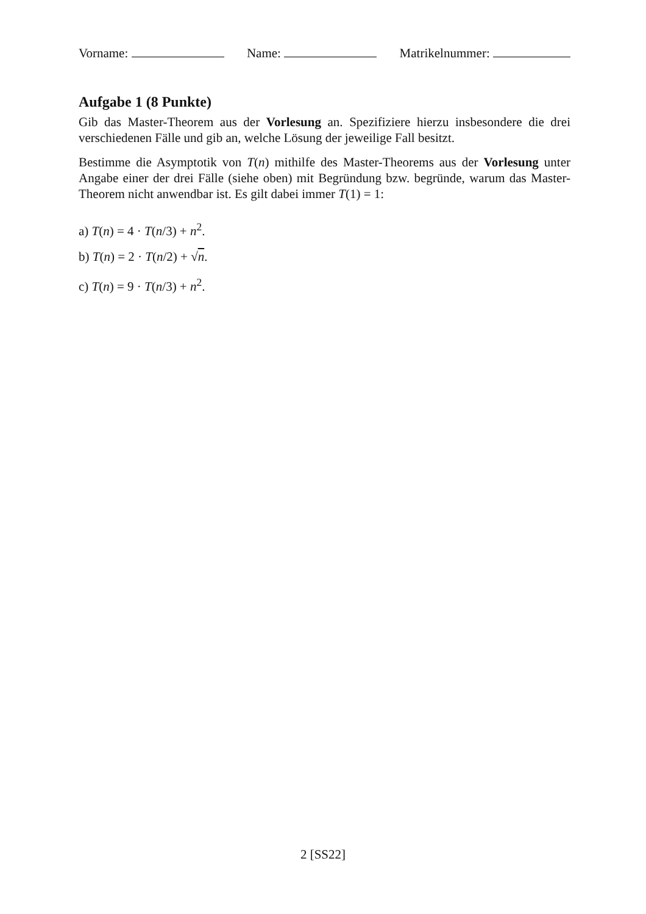Vorname: Name: Matrikelnummer:
Aufgabe 1 (8 Punkte)
Gib das Master-Theorem aus der Vorlesung an. Spezifiziere hierzu insbesondere die drei verschiedenen Fälle und gib an, welche Lösung der jeweilige Fall besitzt.
Bestimme die Asymptotik von T(n) mithilfe des Master-Theorems aus der Vorlesung unter Angabe einer der drei Fälle (siehe oben) mit Begründung bzw. begründe, warum das Master-Theorem nicht anwendbar ist. Es gilt dabei immer T(1) = 1:
a) T(n) = 4 · T(n/3) + n<sup>2</sup>.
b) T(n) = 2 · T(n/2) + √n.
c) T(n) = 9 · T(n/3) + n<sup>2</sup>.
2 [SS22]